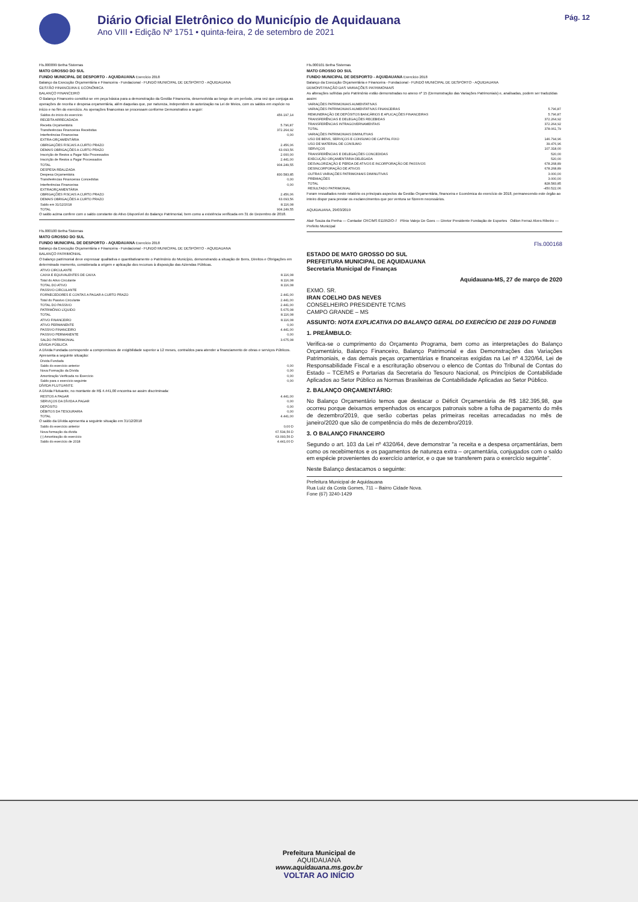Diário Oficial Eletrônico do Município de Aquidauana
Ano VIII • Edição Nº 1751 • quinta-feira, 2 de setembro de 2021
Pág. 12
Fls.000099 Betha Sistemas
MATO GROSSO DO SUL
FUNDO MUNICIPAL DE DESPORTO - AQUIDAUANA Exercício 2018
Balanço da Execução Orçamentária e Financeira - Fundacional - FUNDO MUNICIPAL DE DESPORTO - AQUIDAUANA
GESTÃO FINANCEIRA E ECONÔMICA
BALANÇO FINANCEIRO
O Balanço Financeiro constitui-se em peça básica para a demonstração da Gestão Financeira, desenvolvida ao longo de um período, uma vez que conjuga as operações de receita e despesa orçamentária, além daquelas que, por natureza, independem de autorização na Lei de Meios, com os saldos em espécie no início e no fim do exercício. As operações financeiras se processam conforme Demonstrativo a seguir:
| Saldos do início do exercício | 456.197,14 |
| RECEITA ARRECADADA | |
| Receita Orçamentária | 5.796,87 |
| Transferências Financeiras Recebidas | 372.264,92 |
| Interferências Financeiras | 0,00 |
| EXTRA-ORÇAMENTÁRIA | |
| OBRIGAÇÕES FISCAIS A CURTO PRAZO | 2.456,06 |
| DEMAIS OBRIGAÇÕES A CURTO PRAZO | 63.093,56 |
| Inscrição de Restos a Pagar Não Processados | 2.000,00 |
| Inscrição de Restos a Pagar Processados | 2.441,00 |
| TOTAL | 904.249,55 |
| DESPESA REALIZADA | |
| Despesa Orçamentária | 830.583,85 |
| Transferências Financeiras Concedidas | 0,00 |
| Interferências Financeiras | 0,00 |
| EXTRAORÇAMENTÁRIA | |
| OBRIGAÇÕES FISCAIS A CURTO PRAZO | 2.456,06 |
| DEMAIS OBRIGAÇÕES A CURTO PRAZO | 63.093,56 |
| Saldo em 31/12/2018 | 8.116,08 |
| TOTAL | 904.249,55 |
O saldo acima confere com o saldo constante do Ativo Disponível do Balanço Patrimonial, bem como a existência verificada em 31 de Dezembro de 2018.
Fls.000100 Betha Sistemas
MATO GROSSO DO SUL
FUNDO MUNICIPAL DE DESPORTO - AQUIDAUANA Exercício 2018
Balanço da Execução Orçamentária e Financeira - Fundacional - FUNDO MUNICIPAL DE DESPORTO - AQUIDAUANA
BALANÇO PATRIMONIAL
O balanço patrimonial deve expressar qualitativa e quantitativamente o Patrimônio do Município, demonstrando a situação de Bens, Direitos e Obrigações em determinado momento, considerada a origem e aplicação dos recursos à disposição das Aziendas Públicas.
| ATIVO CIRCULANTE | |
| CAIXA E EQUIVALENTES DE CAIXA | 8.116,08 |
| Total do Ativo Circulante | 8.116,08 |
| TOTAL DO ATIVO | 8.116,08 |
| PASSIVO CIRCULANTE | |
| FORNECEDORES E CONTAS A PAGAR A CURTO PRAZO | 2.441,00 |
| Total do Passivo Circulante | 2.441,00 |
| TOTAL DO PASSIVO | 2.441,00 |
| PATRIMÔNIO LÍQUIDO | 5.675,08 |
| TOTAL | 8.116,08 |
| ATIVO FINANCEIRO | 8.116,08 |
| ATIVO PERMANENTE | 0,00 |
| PASSIVO FINANCEIRO | 4.441,00 |
| PASSIVO PERMANENTE | 0,00 |
| SALDO PATRIMONIAL | 3.675,08 |
DÍVIDA PÚBLICA
A Dívida Fundada corresponde a compromissos de exigibilidade superior a 12 meses, contraídos para atender a financiamento de obras e serviços Públicos. Apresenta a seguinte situação:
| Dívida Fundada | |
| Saldo do exercício anterior | 0,00 |
| Nova Formação da Dívida | 0,00 |
| Amortização Verificada no Exercício | 0,00 |
| Saldo para o exercício seguinte | 0,00 |
DÍVIDA FLUTUANTE
A Dívida Flutuante, no montante de R$ 4.441,00 encontra-se assim discriminada:
| RESTOS A PAGAR | 4.441,00 |
| SERVIÇOS DA DÍVIDA A PAGAR | 0,00 |
| DEPÓSITO | 0,00 |
| DÉBITOS DA TESOURARIA | 0,00 |
| TOTAL | 4.441,00 |
O saldo da Dívida apresenta a seguinte situação em 31/12/2018
| Saldo do exercício anterior | 0,00 D |
| Nova formação da dívida | 67.534,56 D |
| (-) Amortização do exercício | 63.093,56 D |
| Saldo do exercício de 2018 | 4.441,00 D |
Fls.000101 Betha Sistemas
MATO GROSSO DO SUL
FUNDO MUNICIPAL DE DESPORTO - AQUIDAUANA Exercício 2018
Balanço da Execução Orçamentária e Financeira - Fundacional - FUNDO MUNICIPAL DE DESPORTO - AQUIDAUANA
DEMONSTRAÇÃO DAS VARIAÇÕES PATRIMONIAIS
As alterações sofridas pelo Patrimônio estão demonstradas no anexo nº 15 (Demonstração das Variações Patrimoniais) e, analisadas, podem ser traduzidas assim:
| VARIAÇÕES PATRIMONIAIS AUMENTATIVAS | |
| VARIAÇÕES PATRIMONIAIS AUMENTATIVAS FINANCEIRAS | 5.796,87 |
| REMUNERAÇÃO DE DEPÓSITOS BANCÁRIOS E APLICAÇÕES FINANCEIRAS | 5.796,87 |
| TRANSFERÊNCIAS E DELEGAÇÕES RECEBIDAS | 372.264,92 |
| TRANSFERÊNCIAS INTRAGOVERNAMENTAIS | 372.264,92 |
| TOTAL | 378.061,79 |
| VARIAÇÕES PATRIMONIAIS DIMINUTIVAS | |
| USO DE BENS, SERVIÇOS E CONSUMO DE CAPITAL FIXO | 146.794,96 |
| USO DE MATERIAL DE CONSUMO | 39.476,96 |
| SERVIÇOS | 107.318,00 |
| TRANSFERÊNCIAS E DELEGAÇÕES CONCEDIDAS | 520,00 |
| EXECUÇÃO ORÇAMENTÁRIA DELEGADA | 520,00 |
| DESVALORIZAÇÃO E PERDA DE ATIVOS E INCORPORAÇÃO DE PASSIVOS | 678.268,89 |
| DESINCORPORAÇÃO DE ATIVOS | 678.268,89 |
| OUTRAS VARIAÇÕES PATRIMONIAIS DIMINUTIVAS | 3.000,00 |
| PREMIAÇÕES | 3.000,00 |
| TOTAL | 828.583,85 |
| RESULTADO PATRIMONIAL | -450.522,06 |
Foram ressaltados neste relatório os principais aspectos da Gestão Orçamentária, financeira e Econômica do exercício de 2018, permanecendo este órgão ao inteiro dispor para prestar os esclarecimentos que por ventura se fizerem necessários.
AQUIDAUANA, 29/03/2019
Alair Souza da Penha — Contador CRC/MS 011952/O-7 Plínio Valejo De Goes — Diretor Presidente Fundação de Esportes Odilon Ferraz Alves Ribeiro — Prefeito Municipal
Fls.000168
ESTADO DE MATO GROSSO DO SUL
PREFEITURA MUNICIPAL DE AQUIDAUANA
Secretaria Municipal de Finanças
Aquidauana-MS, 27 de março de 2020
EXMO. SR.
IRAN COELHO DAS NEVES
CONSELHEIRO PRESIDENTE TC/MS
CAMPO GRANDE – MS
ASSUNTO: NOTA EXPLICATIVA DO BALANÇO GERAL DO EXERCÍCIO DE 2019 DO FUNDEB
1. PREÂMBULO:
Verifica-se o cumprimento do Orçamento Programa, bem como as interpretações do Balanço Orçamentário, Balanço Financeiro, Balanço Patrimonial e das Demonstrações das Variações Patrimoniais, e das demais peças orçamentárias e financeiras exigidas na Lei nº 4.320/64, Lei de Responsabilidade Fiscal e a escrituração observou o elenco de Contas do Tribunal de Contas do Estado – TCE/MS e Portarias da Secretaria do Tesouro Nacional, os Princípios de Contabilidade Aplicados ao Setor Público as Normas Brasileiras de Contabilidade Aplicadas ao Setor Público.
2. BALANÇO ORÇAMENTÁRIO:
No Balanço Orçamentário temos que destacar o Déficit Orçamentária de R$ 182.395,98, que ocorreu porque deixamos empenhados os encargos patronais sobre a folha de pagamento do mês de dezembro/2019, que serão cobertas pelas primeiras receitas arrecadadas no mês de janeiro/2020 que são de competência do mês de dezembro/2019.
3. O BALANÇO FINANCEIRO
Segundo o art. 103 da Lei nº 4320/64, deve demonstrar "a receita e a despesa orçamentárias, bem como os recebimentos e os pagamentos de natureza extra – orçamentária, conjugados com o saldo em espécie provenientes do exercício anterior, e o que se transferem para o exercício seguinte".
Neste Balanço destacamos o seguinte:
Prefeitura Municipal de Aquidauana
Rua Luiz da Costa Gomes, 711 – Bairro Cidade Nova.
Fone (67) 3240-1429
Prefeitura Municipal de
AQUIDAUANA
www.aquidauana.ms.gov.br
VOLTAR AO INÍCIO